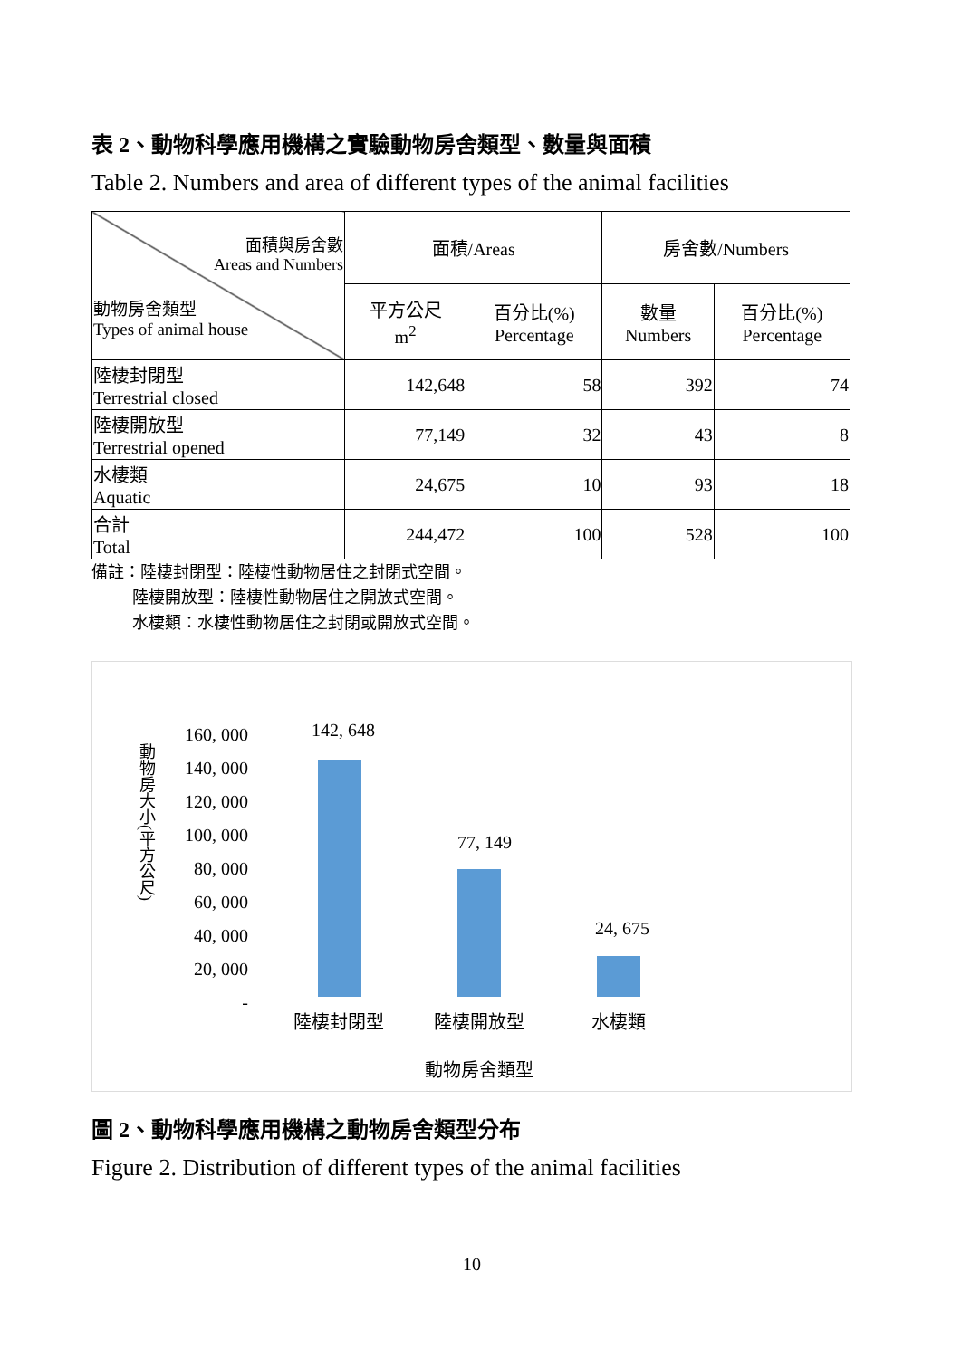表 2、動物科學應用機構之實驗動物房舍類型、數量與面積
Table 2. Numbers and area of different types of the animal facilities
| 面積與房舍數 Areas and Numbers 動物房舍類型 Types of animal house | 面積/Areas | | 房舍數/Numbers | |
| --- | --- | --- | --- | --- |
| | 平方公尺 m<sup>2</sup> | 百分比(%) Percentage | 數量 Numbers | 百分比(%) Percentage |
| 陸棲封閉型 Terrestrial closed | 142,648 | 58 | 392 | 74 |
| 陸棲開放型 Terrestrial opened | 77,149 | 32 | 43 | 8 |
| 水棲類 Aquatic | 24,675 | 10 | 93 | 18 |
| 合計 Total | 244,472 | 100 | 528 | 100 |
備註：陸棲封閉型：陸棲性動物居住之封閉式空間。
   陸棲開放型：陸棲性動物居住之開放式空間。
   水棲類：水棲性動物居住之封閉或開放式空間。
動物房大小(平方公尺)
160, 000
140, 000
120, 000
100, 000
80, 000
60, 000
40, 000
20, 000
-
142, 648
77, 149
24, 675
陸棲封閉型 陸棲開放型 水棲類
動物房舍類型
圖 2、動物科學應用機構之動物房舍類型分布
Figure 2. Distribution of different types of the animal facilities
10